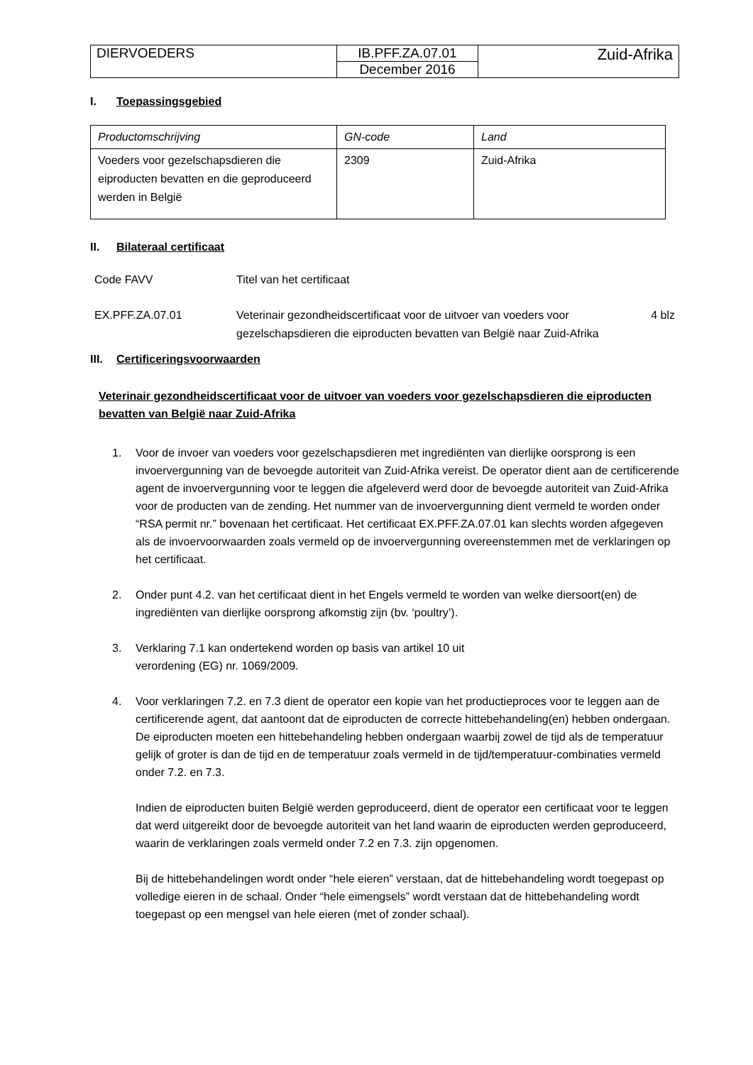| DIERVOEDERS | IB.PFF.ZA.07.01 | Zuid-Afrika |
| | December 2016 | |
I. Toepassingsgebied
| Productomschrijving | GN-code | Land |
| Voeders voor gezelschapsdieren die eiproducten bevatten en die geproduceerd werden in België | 2309 | Zuid-Afrika |
II. Bilateraal certificaat
| Code FAVV | Titel van het certificaat | |
| EX.PFF.ZA.07.01 | Veterinair gezondheidscertificaat voor de uitvoer van voeders voor gezelschapsdieren die eiproducten bevatten van België naar Zuid-Afrika | 4 blz |
III. Certificeringsvoorwaarden
Veterinair gezondheidscertificaat voor de uitvoer van voeders voor gezelschapsdieren die eiproducten bevatten van België naar Zuid-Afrika
1. Voor de invoer van voeders voor gezelschapsdieren met ingrediënten van dierlijke oorsprong is een invoervergunning van de bevoegde autoriteit van Zuid-Afrika vereist. De operator dient aan de certificerende agent de invoervergunning voor te leggen die afgeleverd werd door de bevoegde autoriteit van Zuid-Afrika voor de producten van de zending. Het nummer van de invoervergunning dient vermeld te worden onder “RSA permit nr.” bovenaan het certificaat. Het certificaat EX.PFF.ZA.07.01 kan slechts worden afgegeven als de invoervoorwaarden zoals vermeld op de invoervergunning overeenstemmen met de verklaringen op het certificaat.
2. Onder punt 4.2. van het certificaat dient in het Engels vermeld te worden van welke diersoort(en) de ingrediënten van dierlijke oorsprong afkomstig zijn (bv. ‘poultry’).
3. Verklaring 7.1 kan ondertekend worden op basis van artikel 10 uit
verordening (EG) nr. 1069/2009.
4.
Voor verklaringen 7.2. en 7.3 dient de operator een kopie van het productieproces voor te leggen aan de certificerende agent, dat aantoont dat de eiproducten de correcte hittebehandeling(en) hebben ondergaan. De eiproducten moeten een hittebehandeling hebben ondergaan waarbij zowel de tijd als de temperatuur gelijk of groter is dan de tijd en de temperatuur zoals vermeld in de tijd/temperatuur-combinaties vermeld onder 7.2. en 7.3.
Indien de eiproducten buiten België werden geproduceerd, dient de operator een certificaat voor te leggen dat werd uitgereikt door de bevoegde autoriteit van het land waarin de eiproducten werden geproduceerd, waarin de verklaringen zoals vermeld onder 7.2 en 7.3. zijn opgenomen.
Bij de hittebehandelingen wordt onder “hele eieren” verstaan, dat de hittebehandeling wordt toegepast op volledige eieren in de schaal. Onder “hele eimengsels” wordt verstaan dat de hittebehandeling wordt toegepast op een mengsel van hele eieren (met of zonder schaal).